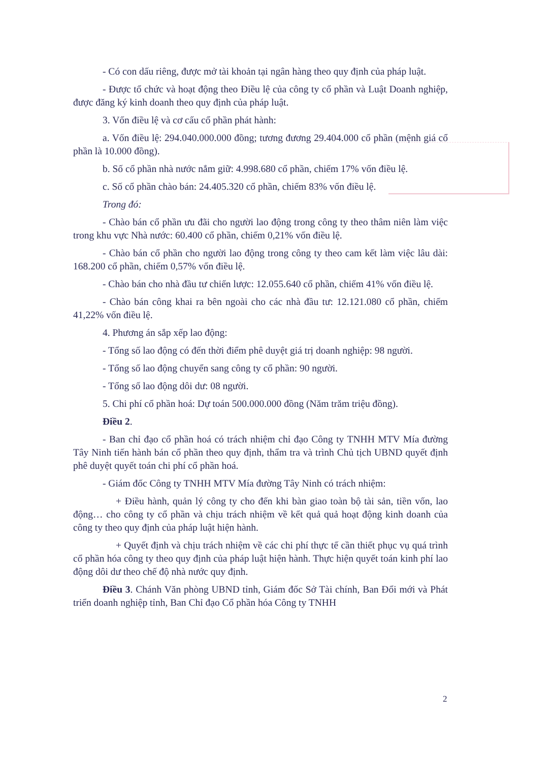- Có con dấu riêng, được mở tài khoản tại ngân hàng theo quy định của pháp luật.
- Được tổ chức và hoạt động theo Điều lệ của công ty cổ phần và Luật Doanh nghiệp, được đăng ký kinh doanh theo quy định của pháp luật.
3. Vốn điều lệ và cơ cấu cổ phần phát hành:
a. Vốn điều lệ: 294.040.000.000 đồng; tương đương 29.404.000 cổ phần (mệnh giá cổ phần là 10.000 đồng).
b. Số cổ phần nhà nước nắm giữ: 4.998.680 cổ phần, chiếm 17% vốn điều lệ.
c. Số cổ phần chào bán: 24.405.320 cổ phần, chiếm 83% vốn điều lệ.
Trong đó:
- Chào bán cổ phần ưu đãi cho người lao động trong công ty theo thâm niên làm việc trong khu vực Nhà nước: 60.400 cổ phần, chiếm 0,21% vốn điều lệ.
- Chào bán cổ phần cho người lao động trong công ty theo cam kết làm việc lâu dài: 168.200 cổ phần, chiếm 0,57% vốn điều lệ.
- Chào bán cho nhà đầu tư chiến lược: 12.055.640 cổ phần, chiếm 41% vốn điều lệ.
- Chào bán công khai ra bên ngoài cho các nhà đầu tư: 12.121.080 cổ phần, chiếm 41,22% vốn điều lệ.
4. Phương án sắp xếp lao động:
- Tổng số lao động có đến thời điểm phê duyệt giá trị doanh nghiệp: 98 người.
- Tổng số lao động chuyển sang công ty cổ phần: 90 người.
- Tổng số lao động dôi dư: 08 người.
5. Chi phí cổ phần hoá: Dự toán 500.000.000 đồng (Năm trăm triệu đồng).
Điều 2.
- Ban chỉ đạo cổ phần hoá có trách nhiệm chỉ đạo Công ty TNHH MTV Mía đường Tây Ninh tiến hành bán cổ phần theo quy định, thẩm tra và trình Chủ tịch UBND quyết định phê duyệt quyết toán chi phí cổ phần hoá.
- Giám đốc Công ty TNHH MTV Mía đường Tây Ninh có trách nhiệm:
+ Điều hành, quản lý công ty cho đến khi bàn giao toàn bộ tài sản, tiền vốn, lao động… cho công ty cổ phần và chịu trách nhiệm về kết quả quả hoạt động kinh doanh của công ty theo quy định của pháp luật hiện hành.
+ Quyết định và chịu trách nhiệm về các chi phí thực tế cần thiết phục vụ quá trình cổ phần hóa công ty theo quy định của pháp luật hiện hành. Thực hiện quyết toán kinh phí lao động dôi dư theo chế độ nhà nước quy định.
Điều 3. Chánh Văn phòng UBND tỉnh, Giám đốc Sở Tài chính, Ban Đổi mới và Phát triển doanh nghiệp tỉnh, Ban Chỉ đạo Cổ phần hóa Công ty TNHH
2